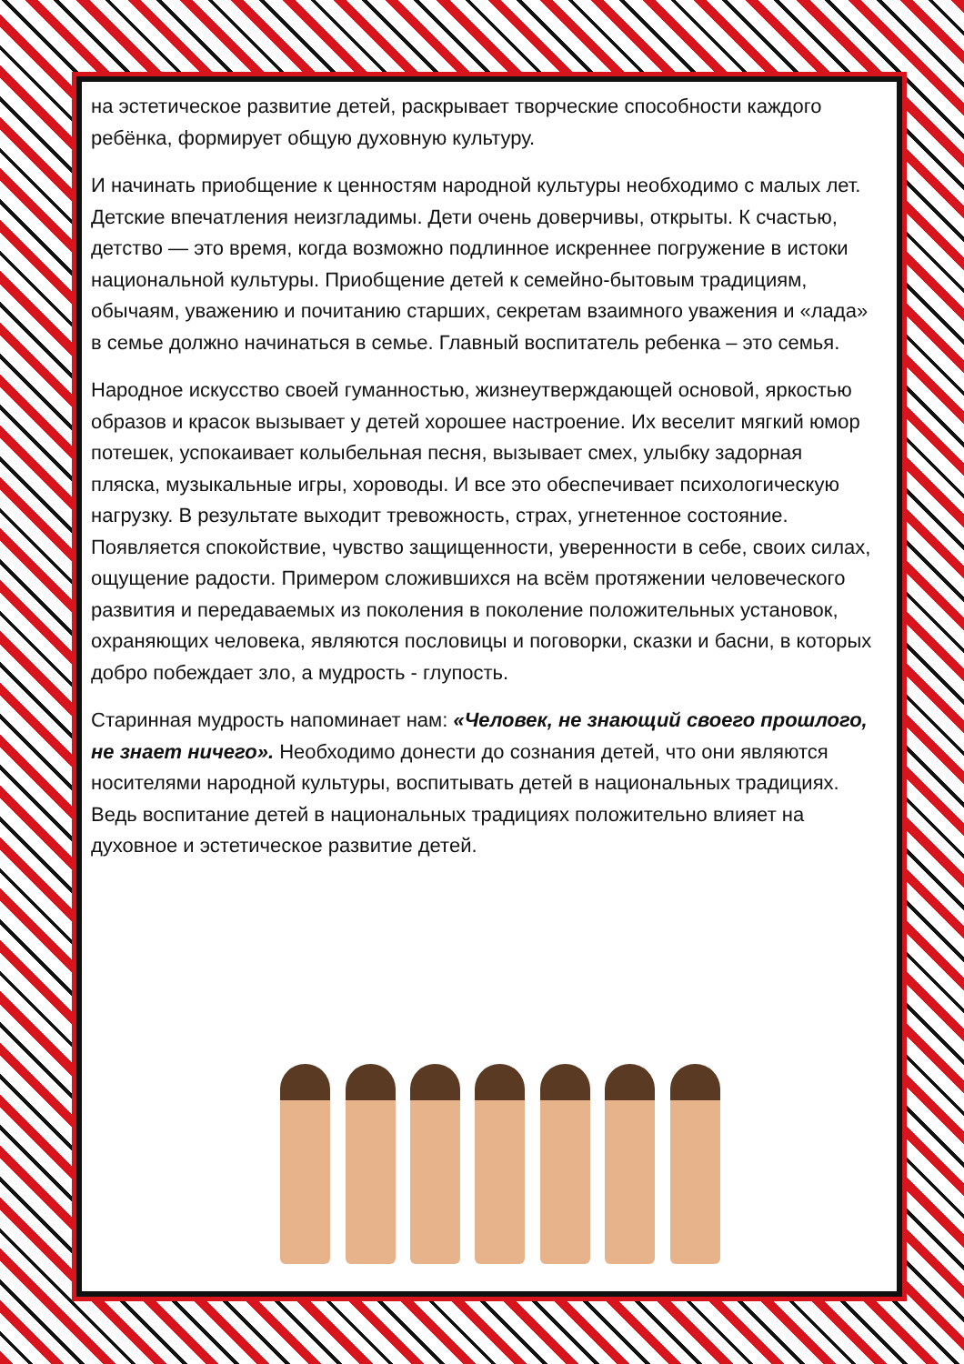на эстетическое развитие детей, раскрывает творческие способности каждого ребёнка, формирует общую духовную культуру.
И начинать приобщение к ценностям народной культуры необходимо с малых лет. Детские впечатления неизгладимы. Дети очень доверчивы, открыты. К счастью, детство — это время, когда возможно подлинное искреннее погружение в истоки национальной культуры. Приобщение детей к семейно-бытовым традициям, обычаям, уважению и почитанию старших, секретам взаимного уважения и «лада» в семье должно начинаться в семье. Главный воспитатель ребенка – это семья.
Народное искусство своей гуманностью, жизнеутверждающей основой, яркостью образов и красок вызывает у детей хорошее настроение. Их веселит мягкий юмор потешек, успокаивает колыбельная песня, вызывает смех, улыбку задорная пляска, музыкальные игры, хороводы. И все это обеспечивает психологическую нагрузку. В результате выходит тревожность, страх, угнетенное состояние. Появляется спокойствие, чувство защищенности, уверенности в себе, своих силах, ощущение радости. Примером сложившихся на всём протяжении человеческого развития и передаваемых из поколения в поколение положительных установок, охраняющих человека, являются пословицы и поговорки, сказки и басни, в которых добро побеждает зло, а мудрость - глупость.
Старинная мудрость напоминает нам: «Человек, не знающий своего прошлого, не знает ничего». Необходимо донести до сознания детей, что они являются носителями народной культуры, воспитывать детей в национальных традициях. Ведь воспитание детей в национальных традициях положительно влияет на духовное и эстетическое развитие детей.